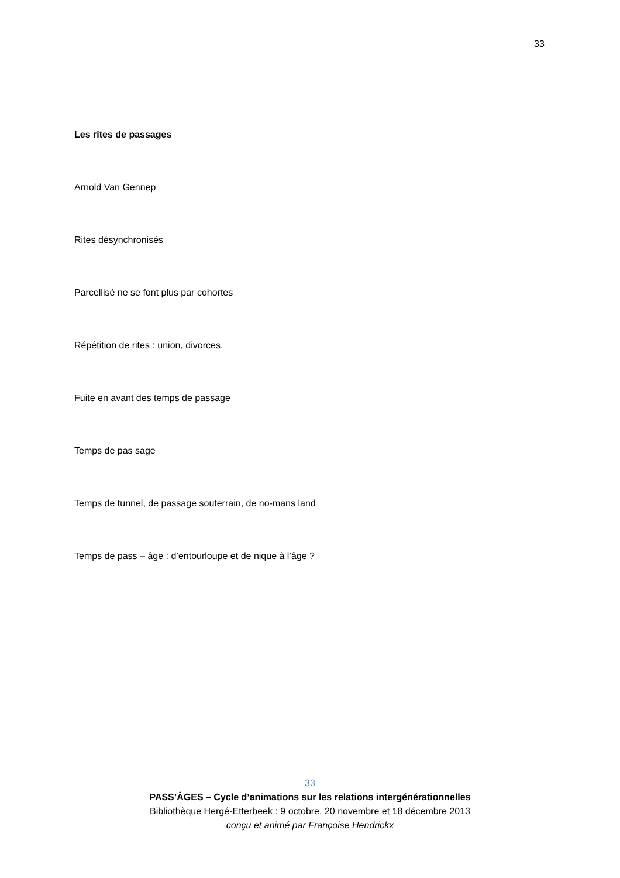33
Les rites de passages
Arnold Van Gennep
Rites désynchronisés
Parcellisé ne se font plus par cohortes
Répétition de rites : union, divorces,
Fuite en avant des temps de passage
Temps de pas sage
Temps de tunnel, de passage souterrain, de no-mans land
Temps de pass – âge : d’entourloupe et de nique à l’âge ?
33
PASS’ÂGES – Cycle d’animations sur les relations intergénérationnelles
Bibliothèque Hergé-Etterbeek : 9 octobre, 20 novembre et 18 décembre 2013
conçu et animé par Françoise Hendrickx